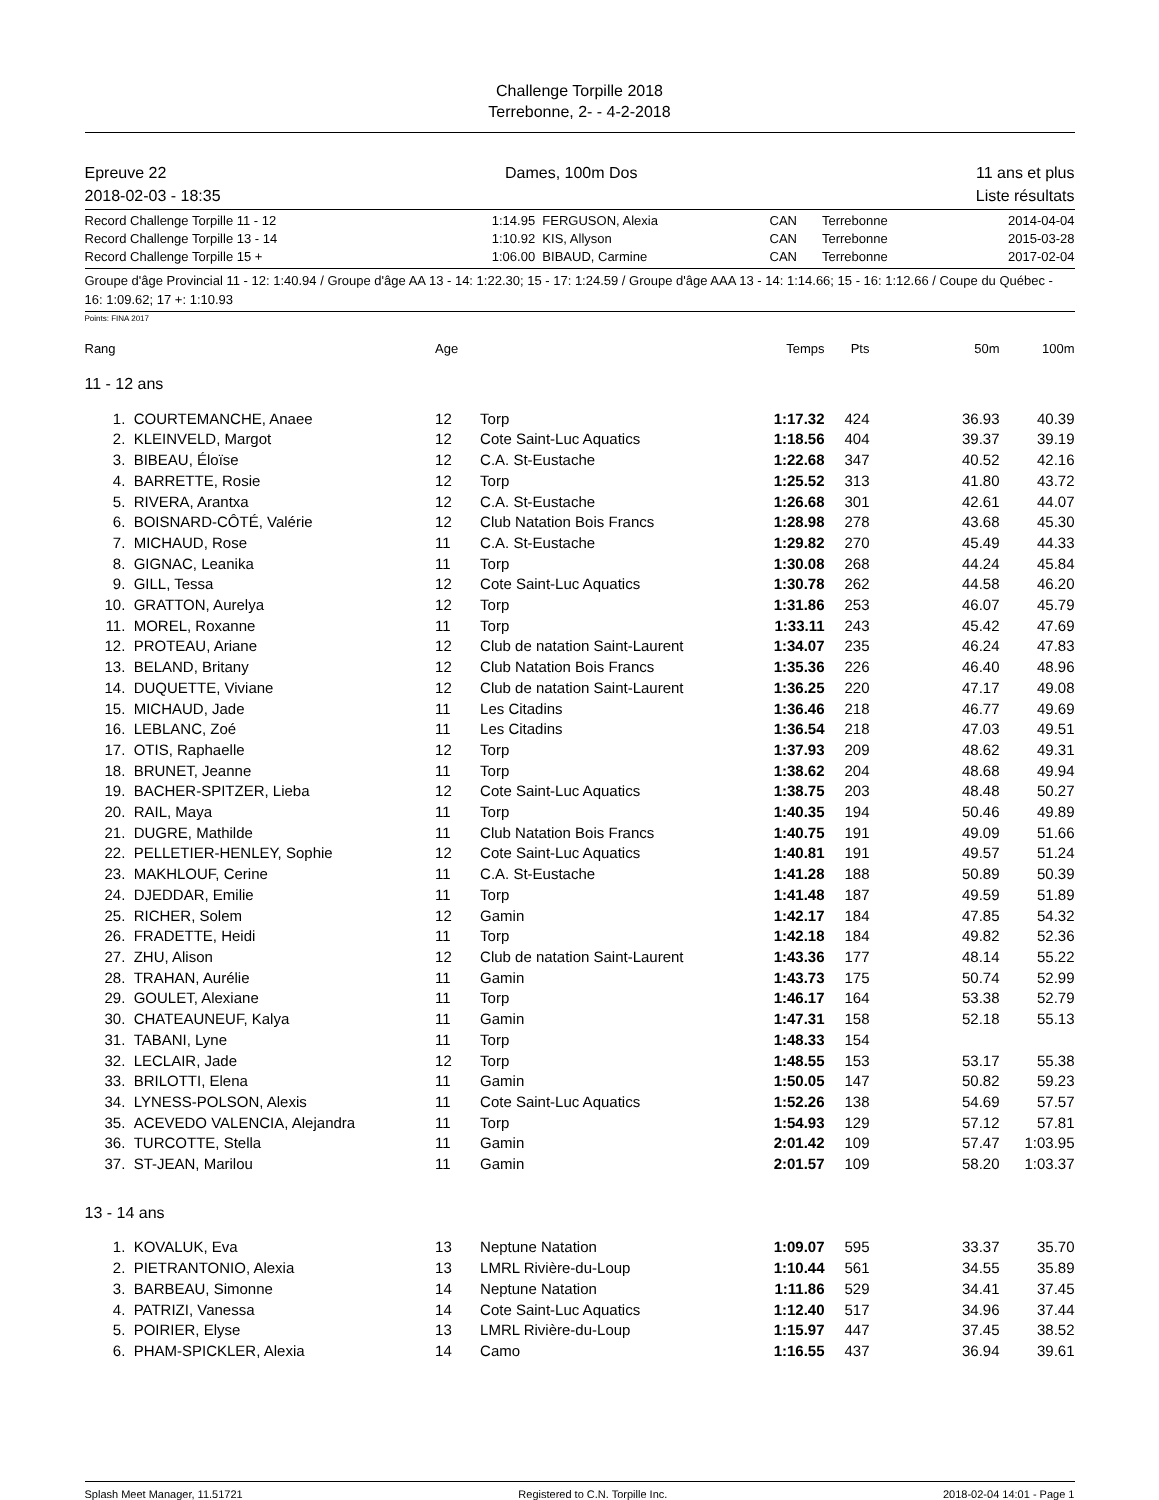Challenge Torpille 2018
Terrebonne, 2- - 4-2-2018
Epreuve 22 Dames, 100m Dos 11 ans et plus
2018-02-03 - 18:35 Liste résultats
| Record Challenge Torpille 11 - 12 | 1:14.95 | FERGUSON, Alexia | CAN | Terrebonne | 2014-04-04 |
| Record Challenge Torpille 13 - 14 | 1:10.92 | KIS, Allyson | CAN | Terrebonne | 2015-03-28 |
| Record Challenge Torpille 15 + | 1:06.00 | BIBAUD, Carmine | CAN | Terrebonne | 2017-02-04 |
Groupe d'âge Provincial 11 - 12: 1:40.94 / Groupe d'âge AA 13 - 14: 1:22.30; 15 - 17: 1:24.59 / Groupe d'âge AAA 13 - 14: 1:14.66; 15 - 16: 1:12.66 / Coupe du Québec - 16: 1:09.62; 17 +: 1:10.93
Points: FINA 2017
| Rang | | Age | | Temps | Pts | 50m | 100m |
| --- | --- | --- | --- | --- | --- | --- | --- |
| 11 - 12 ans | | | | | | | |
| 1. | COURTEMANCHE, Anaee | 12 | Torp | 1:17.32 | 424 | 36.93 | 40.39 |
| 2. | KLEINVELD, Margot | 12 | Cote Saint-Luc Aquatics | 1:18.56 | 404 | 39.37 | 39.19 |
| 3. | BIBEAU, Éloïse | 12 | C.A. St-Eustache | 1:22.68 | 347 | 40.52 | 42.16 |
| 4. | BARRETTE, Rosie | 12 | Torp | 1:25.52 | 313 | 41.80 | 43.72 |
| 5. | RIVERA, Arantxa | 12 | C.A. St-Eustache | 1:26.68 | 301 | 42.61 | 44.07 |
| 6. | BOISNARD-CÔTÉ, Valérie | 12 | Club Natation Bois Francs | 1:28.98 | 278 | 43.68 | 45.30 |
| 7. | MICHAUD, Rose | 11 | C.A. St-Eustache | 1:29.82 | 270 | 45.49 | 44.33 |
| 8. | GIGNAC, Leanika | 11 | Torp | 1:30.08 | 268 | 44.24 | 45.84 |
| 9. | GILL, Tessa | 12 | Cote Saint-Luc Aquatics | 1:30.78 | 262 | 44.58 | 46.20 |
| 10. | GRATTON, Aurelya | 12 | Torp | 1:31.86 | 253 | 46.07 | 45.79 |
| 11. | MOREL, Roxanne | 11 | Torp | 1:33.11 | 243 | 45.42 | 47.69 |
| 12. | PROTEAU, Ariane | 12 | Club de natation Saint-Laurent | 1:34.07 | 235 | 46.24 | 47.83 |
| 13. | BELAND, Britany | 12 | Club Natation Bois Francs | 1:35.36 | 226 | 46.40 | 48.96 |
| 14. | DUQUETTE, Viviane | 12 | Club de natation Saint-Laurent | 1:36.25 | 220 | 47.17 | 49.08 |
| 15. | MICHAUD, Jade | 11 | Les Citadins | 1:36.46 | 218 | 46.77 | 49.69 |
| 16. | LEBLANC, Zoé | 11 | Les Citadins | 1:36.54 | 218 | 47.03 | 49.51 |
| 17. | OTIS, Raphaelle | 12 | Torp | 1:37.93 | 209 | 48.62 | 49.31 |
| 18. | BRUNET, Jeanne | 11 | Torp | 1:38.62 | 204 | 48.68 | 49.94 |
| 19. | BACHER-SPITZER, Lieba | 12 | Cote Saint-Luc Aquatics | 1:38.75 | 203 | 48.48 | 50.27 |
| 20. | RAIL, Maya | 11 | Torp | 1:40.35 | 194 | 50.46 | 49.89 |
| 21. | DUGRE, Mathilde | 11 | Club Natation Bois Francs | 1:40.75 | 191 | 49.09 | 51.66 |
| 22. | PELLETIER-HENLEY, Sophie | 12 | Cote Saint-Luc Aquatics | 1:40.81 | 191 | 49.57 | 51.24 |
| 23. | MAKHLOUF, Cerine | 11 | C.A. St-Eustache | 1:41.28 | 188 | 50.89 | 50.39 |
| 24. | DJEDDAR, Emilie | 11 | Torp | 1:41.48 | 187 | 49.59 | 51.89 |
| 25. | RICHER, Solem | 12 | Gamin | 1:42.17 | 184 | 47.85 | 54.32 |
| 26. | FRADETTE, Heidi | 11 | Torp | 1:42.18 | 184 | 49.82 | 52.36 |
| 27. | ZHU, Alison | 12 | Club de natation Saint-Laurent | 1:43.36 | 177 | 48.14 | 55.22 |
| 28. | TRAHAN, Aurélie | 11 | Gamin | 1:43.73 | 175 | 50.74 | 52.99 |
| 29. | GOULET, Alexiane | 11 | Torp | 1:46.17 | 164 | 53.38 | 52.79 |
| 30. | CHATEAUNEUF, Kalya | 11 | Gamin | 1:47.31 | 158 | 52.18 | 55.13 |
| 31. | TABANI, Lyne | 11 | Torp | 1:48.33 | 154 | | |
| 32. | LECLAIR, Jade | 12 | Torp | 1:48.55 | 153 | 53.17 | 55.38 |
| 33. | BRILOTTI, Elena | 11 | Gamin | 1:50.05 | 147 | 50.82 | 59.23 |
| 34. | LYNESS-POLSON, Alexis | 11 | Cote Saint-Luc Aquatics | 1:52.26 | 138 | 54.69 | 57.57 |
| 35. | ACEVEDO VALENCIA, Alejandra | 11 | Torp | 1:54.93 | 129 | 57.12 | 57.81 |
| 36. | TURCOTTE, Stella | 11 | Gamin | 2:01.42 | 109 | 57.47 | 1:03.95 |
| 37. | ST-JEAN, Marilou | 11 | Gamin | 2:01.57 | 109 | 58.20 | 1:03.37 |
| 13 - 14 ans | | | | | | | |
| 1. | KOVALUK, Eva | 13 | Neptune Natation | 1:09.07 | 595 | 33.37 | 35.70 |
| 2. | PIETRANTONIO, Alexia | 13 | LMRL Rivière-du-Loup | 1:10.44 | 561 | 34.55 | 35.89 |
| 3. | BARBEAU, Simonne | 14 | Neptune Natation | 1:11.86 | 529 | 34.41 | 37.45 |
| 4. | PATRIZI, Vanessa | 14 | Cote Saint-Luc Aquatics | 1:12.40 | 517 | 34.96 | 37.44 |
| 5. | POIRIER, Elyse | 13 | LMRL Rivière-du-Loup | 1:15.97 | 447 | 37.45 | 38.52 |
| 6. | PHAM-SPICKLER, Alexia | 14 | Camo | 1:16.55 | 437 | 36.94 | 39.61 |
Splash Meet Manager, 11.51721 Registered to C.N. Torpille Inc. 2018-02-04 14:01 - Page 1